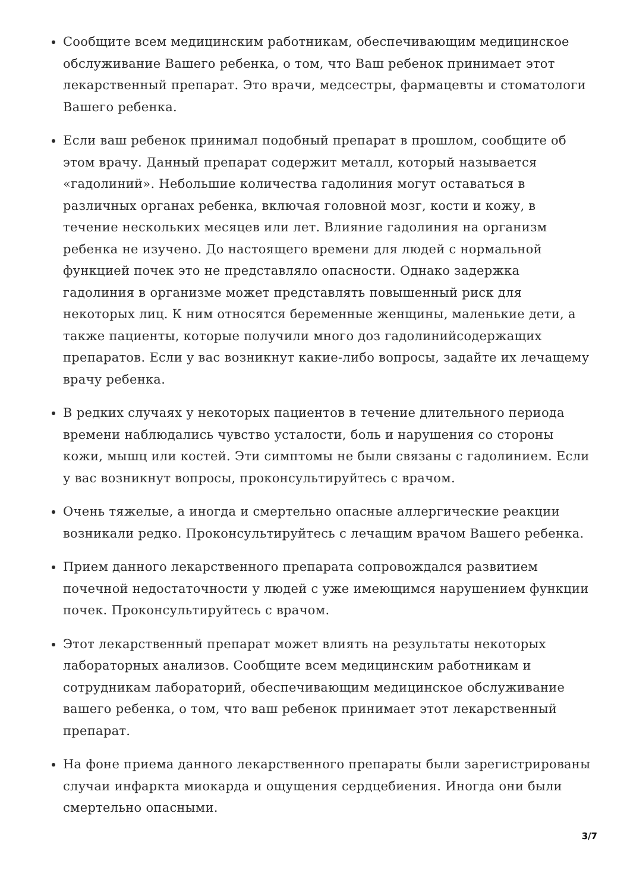Сообщите всем медицинским работникам, обеспечивающим медицинское обслуживание Вашего ребенка, о том, что Ваш ребенок принимает этот лекарственный препарат. Это врачи, медсестры, фармацевты и стоматологи Вашего ребенка.
Если ваш ребенок принимал подобный препарат в прошлом, сообщите об этом врачу. Данный препарат содержит металл, который называется «гадолиний». Небольшие количества гадолиния могут оставаться в различных органах ребенка, включая головной мозг, кости и кожу, в течение нескольких месяцев или лет. Влияние гадолиния на организм ребенка не изучено. До настоящего времени для людей с нормальной функцией почек это не представляло опасности. Однако задержка гадолиния в организме может представлять повышенный риск для некоторых лиц. К ним относятся беременные женщины, маленькие дети, а также пациенты, которые получили много доз гадолинийсодержащих препаратов. Если у вас возникнут какие-либо вопросы, задайте их лечащему врачу ребенка.
В редких случаях у некоторых пациентов в течение длительного периода времени наблюдались чувство усталости, боль и нарушения со стороны кожи, мышц или костей. Эти симптомы не были связаны с гадолинием. Если у вас возникнут вопросы, проконсультируйтесь с врачом.
Очень тяжелые, а иногда и смертельно опасные аллергические реакции возникали редко. Проконсультируйтесь с лечащим врачом Вашего ребенка.
Прием данного лекарственного препарата сопровождался развитием почечной недостаточности у людей с уже имеющимся нарушением функции почек. Проконсультируйтесь с врачом.
Этот лекарственный препарат может влиять на результаты некоторых лабораторных анализов. Сообщите всем медицинским работникам и сотрудникам лабораторий, обеспечивающим медицинское обслуживание вашего ребенка, о том, что ваш ребенок принимает этот лекарственный препарат.
На фоне приема данного лекарственного препараты были зарегистрированы случаи инфаркта миокарда и ощущения сердцебиения. Иногда они были смертельно опасными.
3/7